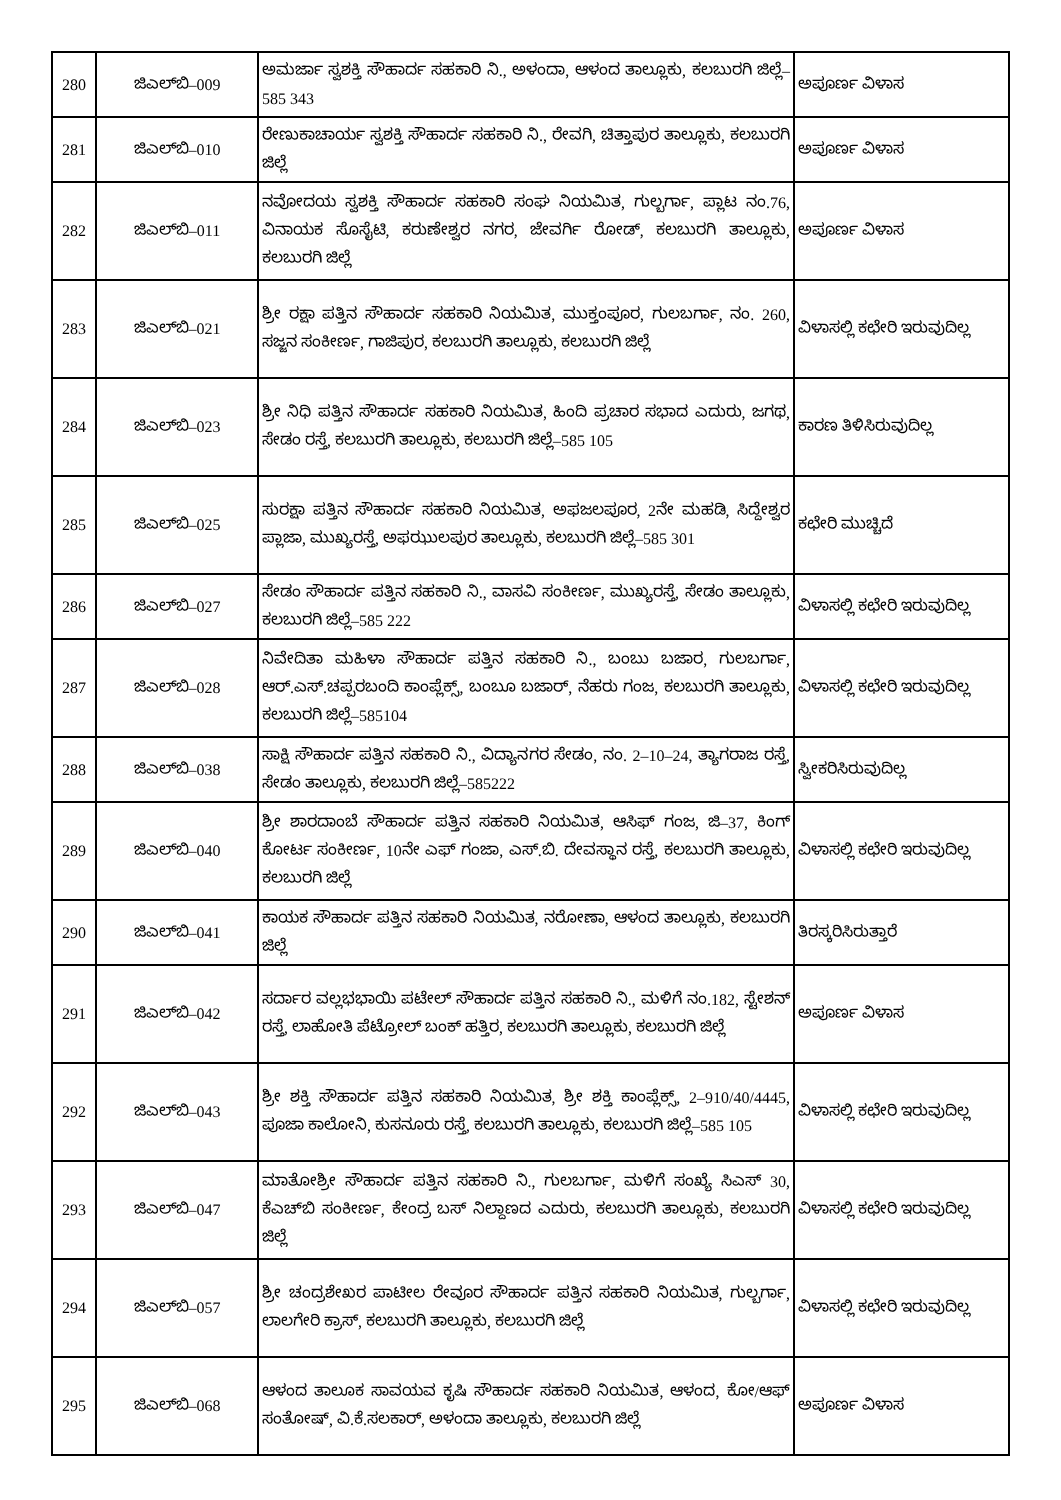| 280 | ಜಿಎಲ್‌ಬಿ–009 | ಅಮರ್ಜಾ ಸ್ವಶಕ್ತಿ ಸೌಹಾರ್ದ ಸಹಕಾರಿ ನಿ., ಅಳಂದಾ, ಆಳಂದ ತಾಲ್ಲೂಕು, ಕಲಬುರಗಿ ಜಿಲ್ಲೆ–585 343 | ಅಪೂರ್ಣ ವಿಳಾಸ |
| 281 | ಜಿಎಲ್‌ಬಿ–010 | ರೇಣುಕಾಚಾರ್ಯ ಸ್ವಶಕ್ತಿ ಸೌಹಾರ್ದ ಸಹಕಾರಿ ನಿ., ರೇವಗಿ, ಚಿತ್ತಾಪುರ ತಾಲ್ಲೂಕು, ಕಲಬುರಗಿ ಜಿಲ್ಲೆ | ಅಪೂರ್ಣ ವಿಳಾಸ |
| 282 | ಜಿಎಲ್‌ಬಿ–011 | ನವೋದಯ ಸ್ವಶಕ್ತಿ ಸೌಹಾರ್ದ ಸಹಕಾರಿ ಸಂಘ ನಿಯಮಿತ, ಗುಲ್ಬರ್ಗಾ, ಪ್ಲಾಟ ನಂ.76, ವಿನಾಯಕ ಸೊಸೈಟಿ, ಕರುಣೇಶ್ವರ ನಗರ, ಜೇವರ್ಗಿ ರೋಡ್, ಕಲಬುರಗಿ ತಾಲ್ಲೂಕು, ಕಲಬುರಗಿ ಜಿಲ್ಲೆ | ಅಪೂರ್ಣ ವಿಳಾಸ |
| 283 | ಜಿಎಲ್‌ಬಿ–021 | ಶ್ರೀ ರಕ್ಷಾ ಪತ್ತಿನ ಸೌಹಾರ್ದ ಸಹಕಾರಿ ನಿಯಮಿತ, ಮುಕ್ತಂಪೂರ, ಗುಲಬರ್ಗಾ, ನಂ. 260, ಸಜ್ಜನ ಸಂಕೀರ್ಣ, ಗಾಜಿಪುರ, ಕಲಬುರಗಿ ತಾಲ್ಲೂಕು, ಕಲಬುರಗಿ ಜಿಲ್ಲೆ | ವಿಳಾಸಲ್ಲಿ ಕಛೇರಿ ಇರುವುದಿಲ್ಲ |
| 284 | ಜಿಎಲ್‌ಬಿ–023 | ಶ್ರೀ ನಿಧಿ ಪತ್ತಿನ ಸೌಹಾರ್ದ ಸಹಕಾರಿ ನಿಯಮಿತ, ಹಿಂದಿ ಪ್ರಚಾರ ಸಭಾದ ಎದುರು, ಜಗಥ, ಸೇಡಂ ರಸ್ತೆ, ಕಲಬುರಗಿ ತಾಲ್ಲೂಕು, ಕಲಬುರಗಿ ಜಿಲ್ಲೆ–585 105 | ಕಾರಣ ತಿಳಿಸಿರುವುದಿಲ್ಲ |
| 285 | ಜಿಎಲ್‌ಬಿ–025 | ಸುರಕ್ಷಾ ಪತ್ತಿನ ಸೌಹಾರ್ದ ಸಹಕಾರಿ ನಿಯಮಿತ, ಅಫಜಲಪೂರ, 2ನೇ ಮಹಡಿ, ಸಿದ್ದೇಶ್ವರ ಪ್ಲಾಜಾ, ಮುಖ್ಯರಸ್ತೆ, ಅಫಝುಲಪುರ ತಾಲ್ಲೂಕು, ಕಲಬುರಗಿ ಜಿಲ್ಲೆ–585 301 | ಕಛೇರಿ ಮುಚ್ಚಿದೆ |
| 286 | ಜಿಎಲ್‌ಬಿ–027 | ಸೇಡಂ ಸೌಹಾರ್ದ ಪತ್ತಿನ ಸಹಕಾರಿ ನಿ., ವಾಸವಿ ಸಂಕೀರ್ಣ, ಮುಖ್ಯರಸ್ತೆ, ಸೇಡಂ ತಾಲ್ಲೂಕು, ಕಲಬುರಗಿ ಜಿಲ್ಲೆ–585 222 | ವಿಳಾಸಲ್ಲಿ ಕಛೇರಿ ಇರುವುದಿಲ್ಲ |
| 287 | ಜಿಎಲ್‌ಬಿ–028 | ನಿವೇದಿತಾ ಮಹಿಳಾ ಸೌಹಾರ್ದ ಪತ್ತಿನ ಸಹಕಾರಿ ನಿ., ಬಂಬು ಬಜಾರ, ಗುಲಬರ್ಗಾ, ಆರ್.ಎಸ್.ಚಪ್ಪರಬಂದಿ ಕಾಂಪ್ಲೆಕ್ಸ್, ಬಂಬೂ ಬಜಾರ್, ನೆಹರು ಗಂಜ, ಕಲಬುರಗಿ ತಾಲ್ಲೂಕು, ಕಲಬುರಗಿ ಜಿಲ್ಲೆ–585104 | ವಿಳಾಸಲ್ಲಿ ಕಛೇರಿ ಇರುವುದಿಲ್ಲ |
| 288 | ಜಿಎಲ್‌ಬಿ–038 | ಸಾಕ್ಷಿ ಸೌಹಾರ್ದ ಪತ್ತಿನ ಸಹಕಾರಿ ನಿ., ವಿದ್ಯಾನಗರ ಸೇಡಂ, ನಂ. 2–10–24, ತ್ಯಾಗರಾಜ ರಸ್ತೆ, ಸೇಡಂ ತಾಲ್ಲೂಕು, ಕಲಬುರಗಿ ಜಿಲ್ಲೆ–585222 | ಸ್ವೀಕರಿಸಿರುವುದಿಲ್ಲ |
| 289 | ಜಿಎಲ್‌ಬಿ–040 | ಶ್ರೀ ಶಾರದಾಂಬೆ ಸೌಹಾರ್ದ ಪತ್ತಿನ ಸಹಕಾರಿ ನಿಯಮಿತ, ಆಸಿಫ್ ಗಂಜ, ಜಿ–37, ಕಿಂಗ್ ಕೋರ್ಟ ಸಂಕೀರ್ಣ, 10ನೇ ಎಫ್ ಗಂಜಾ, ಎಸ್.ಬಿ. ದೇವಸ್ಥಾನ ರಸ್ತೆ, ಕಲಬುರಗಿ ತಾಲ್ಲೂಕು, ಕಲಬುರಗಿ ಜಿಲ್ಲೆ | ವಿಳಾಸಲ್ಲಿ ಕಛೇರಿ ಇರುವುದಿಲ್ಲ |
| 290 | ಜಿಎಲ್‌ಬಿ–041 | ಕಾಯಕ ಸೌಹಾರ್ದ ಪತ್ತಿನ ಸಹಕಾರಿ ನಿಯಮಿತ, ನರೋಣಾ, ಆಳಂದ ತಾಲ್ಲೂಕು, ಕಲಬುರಗಿ ಜಿಲ್ಲೆ | ತಿರಸ್ಕರಿಸಿರುತ್ತಾರೆ |
| 291 | ಜಿಎಲ್‌ಬಿ–042 | ಸರ್ದಾರ ವಲ್ಲಭಭಾಯಿ ಪಟೇಲ್ ಸೌಹಾರ್ದ ಪತ್ತಿನ ಸಹಕಾರಿ ನಿ., ಮಳಿಗೆ ನಂ.182, ಸ್ಟೇಶನ್ ರಸ್ತೆ, ಲಾಹೋತಿ ಪೆಟ್ರೋಲ್ ಬಂಕ್ ಹತ್ತಿರ, ಕಲಬುರಗಿ ತಾಲ್ಲೂಕು, ಕಲಬುರಗಿ ಜಿಲ್ಲೆ | ಅಪೂರ್ಣ ವಿಳಾಸ |
| 292 | ಜಿಎಲ್‌ಬಿ–043 | ಶ್ರೀ ಶಕ್ತಿ ಸೌಹಾರ್ದ ಪತ್ತಿನ ಸಹಕಾರಿ ನಿಯಮಿತ, ಶ್ರೀ ಶಕ್ತಿ ಕಾಂಪ್ಲೆಕ್ಸ್, 2–910/40/4445, ಪೂಜಾ ಕಾಲೋನಿ, ಕುಸನೂರು ರಸ್ತೆ, ಕಲಬುರಗಿ ತಾಲ್ಲೂಕು, ಕಲಬುರಗಿ ಜಿಲ್ಲೆ–585 105 | ವಿಳಾಸಲ್ಲಿ ಕಛೇರಿ ಇರುವುದಿಲ್ಲ |
| 293 | ಜಿಎಲ್‌ಬಿ–047 | ಮಾತೋಶ್ರೀ ಸೌಹಾರ್ದ ಪತ್ತಿನ ಸಹಕಾರಿ ನಿ., ಗುಲಬರ್ಗಾ, ಮಳಿಗೆ ಸಂಖ್ಯೆ ಸಿಎಸ್ 30, ಕೆಎಚ್‌ಬಿ ಸಂಕೀರ್ಣ, ಕೇಂದ್ರ ಬಸ್ ನಿಲ್ದಾಣದ ಎದುರು, ಕಲಬುರಗಿ ತಾಲ್ಲೂಕು, ಕಲಬುರಗಿ ಜಿಲ್ಲೆ | ವಿಳಾಸಲ್ಲಿ ಕಛೇರಿ ಇರುವುದಿಲ್ಲ |
| 294 | ಜಿಎಲ್‌ಬಿ–057 | ಶ್ರೀ ಚಂದ್ರಶೇಖರ ಪಾಟೀಲ ರೇವೂರ ಸೌಹಾರ್ದ ಪತ್ತಿನ ಸಹಕಾರಿ ನಿಯಮಿತ, ಗುಲ್ಬರ್ಗಾ, ಲಾಲಗೇರಿ ಕ್ರಾಸ್, ಕಲಬುರಗಿ ತಾಲ್ಲೂಕು, ಕಲಬುರಗಿ ಜಿಲ್ಲೆ | ವಿಳಾಸಲ್ಲಿ ಕಛೇರಿ ಇರುವುದಿಲ್ಲ |
| 295 | ಜಿಎಲ್‌ಬಿ–068 | ಆಳಂದ ತಾಲೂಕ ಸಾವಯವ ಕೃಷಿ ಸೌಹಾರ್ದ ಸಹಕಾರಿ ನಿಯಮಿತ, ಆಳಂದ, ಕೋ/ಆಫ್ ಸಂತೋಷ್, ವಿ.ಕೆ.ಸಲಕಾರ್, ಅಳಂದಾ ತಾಲ್ಲೂಕು, ಕಲಬುರಗಿ ಜಿಲ್ಲೆ | ಅಪೂರ್ಣ ವಿಳಾಸ |